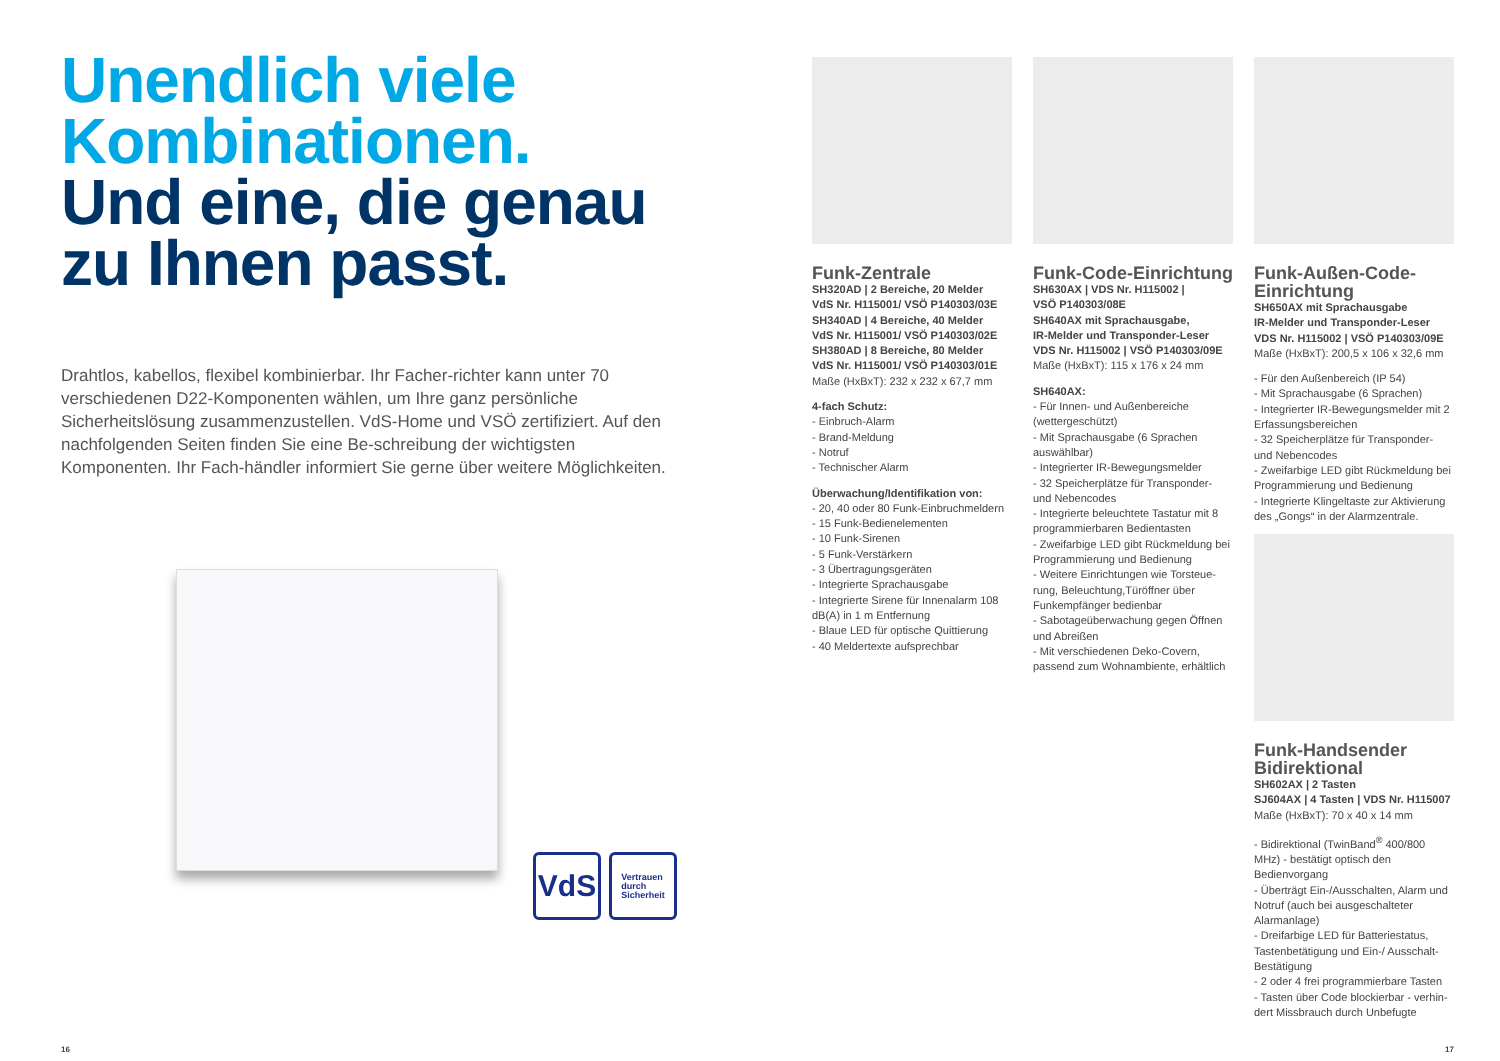Unendlich viele Kombinationen.
Und eine, die genau zu Ihnen passt.
Drahtlos, kabellos, flexibel kombinierbar. Ihr Facher-richter kann unter 70 verschiedenen D22-Komponenten wählen, um Ihre ganz persönliche Sicherheitslösung zusammenzustellen. VdS-Home und VSÖ zertifiziert. Auf den nachfolgenden Seiten finden Sie eine Be-schreibung der wichtigsten Komponenten. Ihr Fach-händler informiert Sie gerne über weitere Möglichkeiten.
VdS
Vertrauen
durch
Sicherheit
Funk-Zentrale
SH320AD | 2 Bereiche, 20 Melder
VdS Nr. H115001/ VSÖ P140303/03E
SH340AD | 4 Bereiche, 40 Melder
VdS Nr. H115001/ VSÖ P140303/02E
SH380AD | 8 Bereiche, 80 Melder
VdS Nr. H115001/ VSÖ P140303/01E
Maße (HxBxT): 232 x 232 x 67,7 mm
4-fach Schutz:
- Einbruch-Alarm
- Brand-Meldung
- Notruf
- Technischer Alarm
Überwachung/Identifikation von:
- 20, 40 oder 80 Funk-Einbruchmeldern
- 15 Funk-Bedienelementen
- 10 Funk-Sirenen
- 5 Funk-Verstärkern
- 3 Übertragungsgeräten
- Integrierte Sprachausgabe
- Integrierte Sirene für Innenalarm 108 dB(A) in 1 m Entfernung
- Blaue LED für optische Quittierung
- 40 Meldertexte aufsprechbar
Funk-Code-Einrichtung
SH630AX | VDS Nr. H115002 |
VSÖ P140303/08E
SH640AX mit Sprachausgabe,
IR-Melder und Transponder-Leser
VDS Nr. H115002 | VSÖ P140303/09E
Maße (HxBxT): 115 x 176 x 24 mm
SH640AX:
- Für Innen- und Außenbereiche (wettergeschützt)
- Mit Sprachausgabe (6 Sprachen auswählbar)
- Integrierter IR-Bewegungsmelder
- 32 Speicherplätze für Transponder- und Nebencodes
- Integrierte beleuchtete Tastatur mit 8 programmierbaren Bedientasten
- Zweifarbige LED gibt Rückmeldung bei Programmierung und Bedienung
- Weitere Einrichtungen wie Torsteue-rung, Beleuchtung,Türöffner über Funkempfänger bedienbar
- Sabotageüberwachung gegen Öffnen und Abreißen
- Mit verschiedenen Deko-Covern, passend zum Wohnambiente, erhältlich
Funk-Außen-Code-Einrichtung
SH650AX mit Sprachausgabe
IR-Melder und Transponder-Leser
VDS Nr. H115002 | VSÖ P140303/09E
Maße (HxBxT): 200,5 x 106 x 32,6 mm
- Für den Außenbereich (IP 54)
- Mit Sprachausgabe (6 Sprachen)
- Integrierter IR-Bewegungsmelder mit 2 Erfassungsbereichen
- 32 Speicherplätze für Transponder- und Nebencodes
- Zweifarbige LED gibt Rückmeldung bei Programmierung und Bedienung
- Integrierte Klingeltaste zur Aktivierung des „Gongs“ in der Alarmzentrale.
Funk-Handsender Bidirektional
SH602AX | 2 Tasten
SJ604AX | 4 Tasten | VDS Nr. H115007
Maße (HxBxT): 70 x 40 x 14 mm
- Bidirektional (TwinBand<sup>®</sup> 400/800 MHz) - bestätigt optisch den Bedienvorgang
- Überträgt Ein-/Ausschalten, Alarm und Notruf (auch bei ausgeschalteter Alarmanlage)
- Dreifarbige LED für Batteriestatus, Tastenbetätigung und Ein-/ Ausschalt-Bestätigung
- 2 oder 4 frei programmierbare Tasten
- Tasten über Code blockierbar - verhin-dert Missbrauch durch Unbefugte
16 17